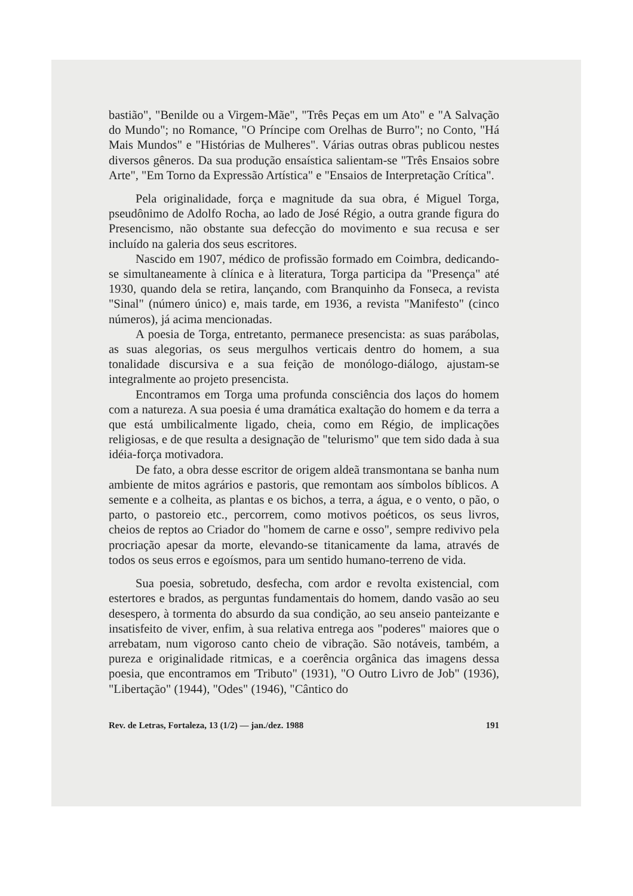bastião", "Benilde ou a Virgem-Mãe", "Três Peças em um Ato" e "A Salvação do Mundo"; no Romance, "O Príncipe com Orelhas de Burro"; no Conto, "Há Mais Mundos" e "Histórias de Mulheres". Várias outras obras publicou nestes diversos gêneros. Da sua produção ensaística salientam-se "Três Ensaios sobre Arte", "Em Torno da Expressão Artística" e "Ensaios de Interpretação Crítica".
Pela originalidade, força e magnitude da sua obra, é Miguel Torga, pseudônimo de Adolfo Rocha, ao lado de José Régio, a outra grande figura do Presencismo, não obstante sua defecção do movimento e sua recusa e ser incluído na galeria dos seus escritores.
Nascido em 1907, médico de profissão formado em Coimbra, dedicando-se simultaneamente à clínica e à literatura, Torga participa da "Presença" até 1930, quando dela se retira, lançando, com Branquinho da Fonseca, a revista "Sinal" (número único) e, mais tarde, em 1936, a revista "Manifesto" (cinco números), já acima mencionadas.
A poesia de Torga, entretanto, permanece presencista: as suas parábolas, as suas alegorias, os seus mergulhos verticais dentro do homem, a sua tonalidade discursiva e a sua feição de monólogo-diálogo, ajustam-se integralmente ao projeto presencista.
Encontramos em Torga uma profunda consciência dos laços do homem com a natureza. A sua poesia é uma dramática exaltação do homem e da terra a que está umbilicalmente ligado, cheia, como em Régio, de implicações religiosas, e de que resulta a designação de "telurismo" que tem sido dada à sua idéia-força motivadora.
De fato, a obra desse escritor de origem aldeã transmontana se banha num ambiente de mitos agrários e pastoris, que remontam aos símbolos bíblicos. A semente e a colheita, as plantas e os bichos, a terra, a água, e o vento, o pão, o parto, o pastoreio etc., percorrem, como motivos poéticos, os seus livros, cheios de reptos ao Criador do "homem de carne e osso", sempre redivivo pela procriação apesar da morte, elevando-se titanicamente da lama, através de todos os seus erros e egoísmos, para um sentido humano-terreno de vida.
Sua poesia, sobretudo, desfecha, com ardor e revolta existencial, com estertores e brados, as perguntas fundamentais do homem, dando vasão ao seu desespero, à tormenta do absurdo da sua condição, ao seu anseio panteizante e insatisfeito de viver, enfim, à sua relativa entrega aos "poderes" maiores que o arrebatam, num vigoroso canto cheio de vibração. São notáveis, também, a pureza e originalidade ritmicas, e a coerência orgânica das imagens dessa poesia, que encontramos em 'Tributo" (1931), "O Outro Livro de Job" (1936), "Libertação" (1944), "Odes" (1946), "Cântico do
Rev. de Letras, Fortaleza, 13 (1/2) — jan./dez. 1988 191